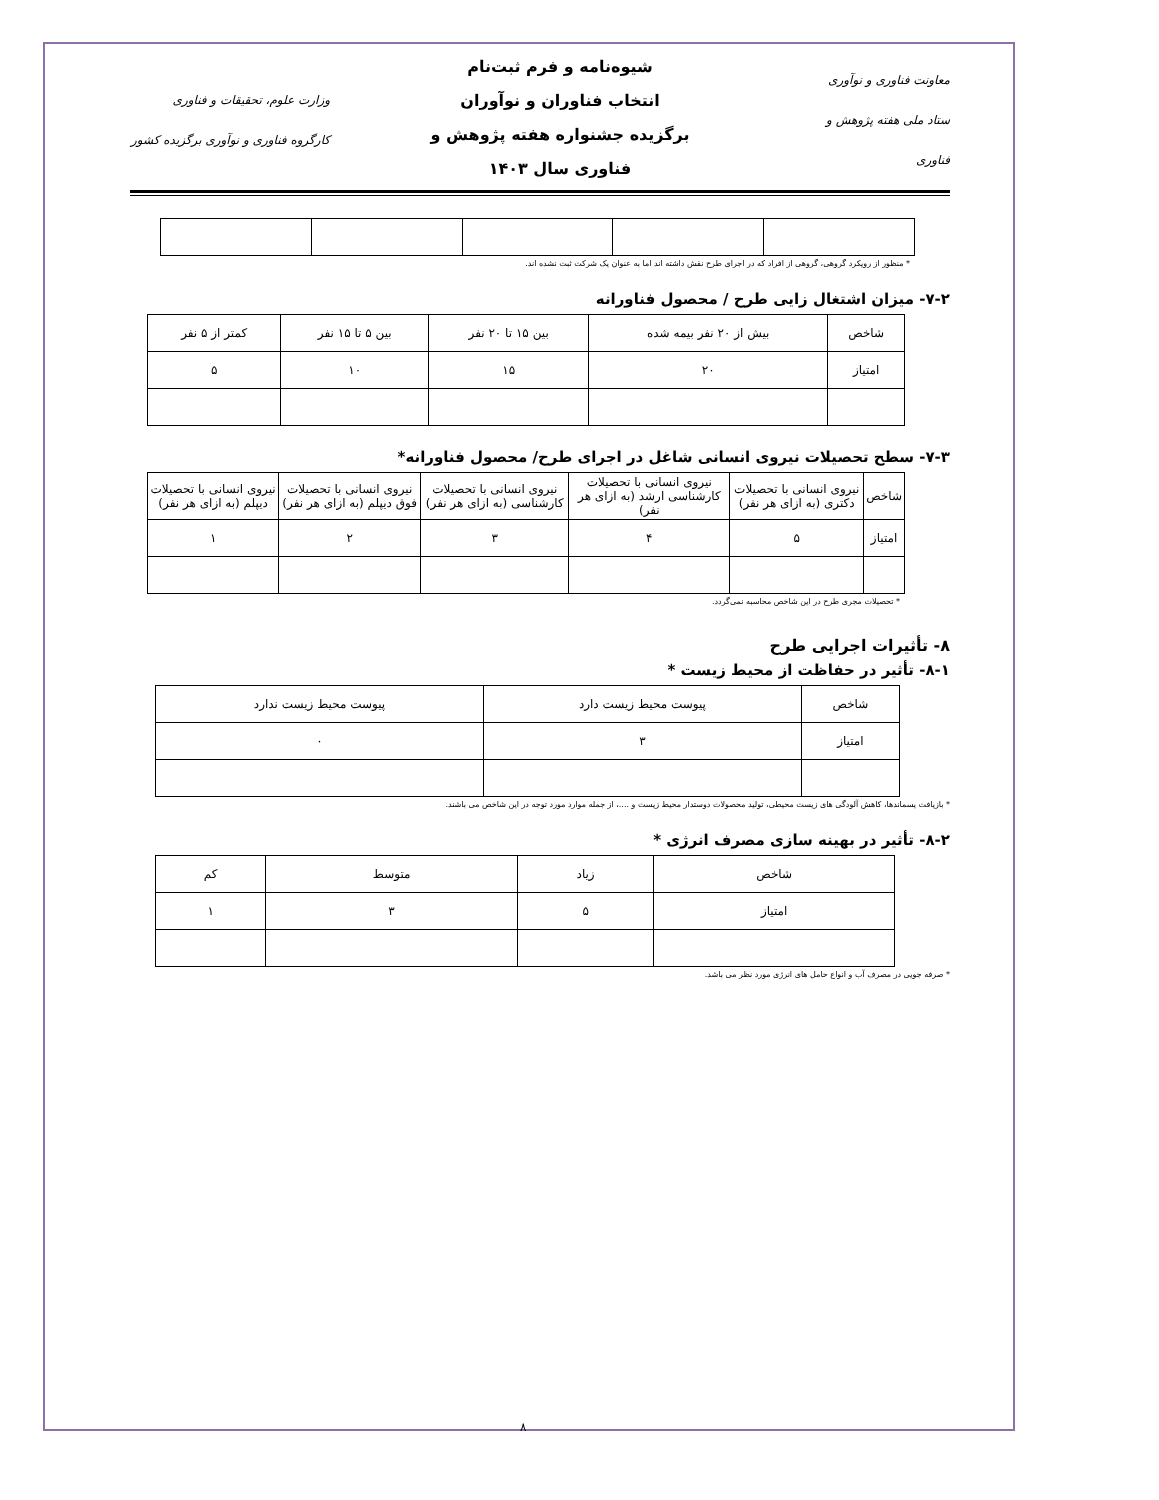معاونت فناوری و نوآوری
ستاد ملی هفته پژوهش و فناوری
شیوه‌نامه و فرم ثبت‌نام
انتخاب فناوران و نوآوران
برگزیده جشنواره هفته پژوهش و
فناوری سال ۱۴۰۳
وزارت علوم، تحقیقات و فناوری
کارگروه فناوری و نوآوری برگزیده کشور
* منظور از رویکرد گروهی، گروهی از افراد که در اجرای طرح نقش داشته اند اما به عنوان یک شرکت ثبت نشده اند.
۷-۲- میزان اشتغال زایی طرح / محصول فناورانه
| شاخص | بیش از ۲۰ نفر بیمه شده | بین ۱۵ تا ۲۰ نفر | بین ۵ تا ۱۵ نفر | کمتر از ۵ نفر |
| امتیاز | ۲۰ | ۱۵ | ۱۰ | ۵ |
۷-۳- سطح تحصیلات نیروی انسانی شاغل در اجرای طرح/ محصول فناورانه*
| شاخص | نیروی انسانی با تحصیلات دکتری (به ازای هر نفر) | نیروی انسانی با تحصیلات کارشناسی ارشد (به ازای هر نفر) | نیروی انسانی با تحصیلات کارشناسی (به ازای هر نفر) | نیروی انسانی با تحصیلات فوق دیپلم (به ازای هر نفر) | نیروی انسانی با تحصیلات دیپلم (به ازای هر نفر) |
| امتیاز | ۵ | ۴ | ۳ | ۲ | ۱ |
* تحصیلات مجری طرح در این شاخص محاسبه نمی‌گردد.
۸- تأثیرات اجرایی طرح
۸-۱- تأثیر در حفاظت از محیط زیست *
| شاخص | پیوست محیط زیست دارد | پیوست محیط زیست ندارد |
| امتیاز | ۳ | ۰ |
* بازیافت پسماندها، کاهش آلودگی های زیست محیطی، تولید محصولات دوستدار محیط زیست و ....، از جمله موارد مورد توجه در این شاخص می باشند.
۸-۲- تأثیر در بهینه سازی مصرف انرژی *
| شاخص | زیاد | متوسط | کم |
| امتیاز | ۵ | ۳ | ۱ |
* صرفه جویی در مصرف آب و انواع حامل های انرژی مورد نظر می باشد.
۸